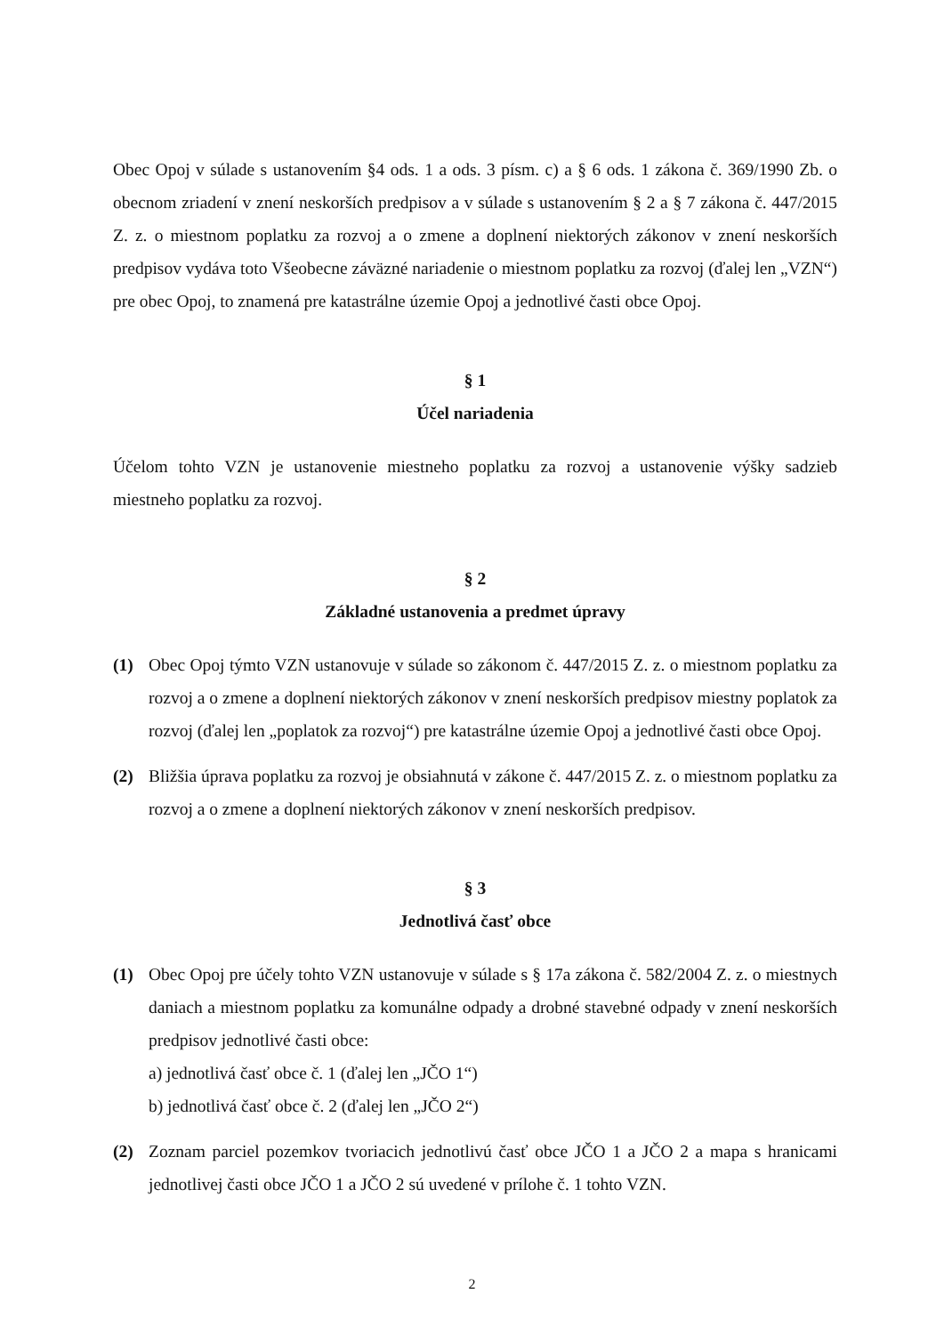Obec Opoj v súlade s ustanovením §4 ods. 1 a ods. 3 písm. c) a § 6 ods. 1 zákona č. 369/1990 Zb. o obecnom zriadení v znení neskorších predpisov a v súlade s ustanovením § 2 a § 7 zákona č. 447/2015 Z. z. o miestnom poplatku za rozvoj a o zmene a doplnení niektorých zákonov v znení neskorších predpisov vydáva toto Všeobecne záväzné nariadenie o miestnom poplatku za rozvoj (ďalej len „VZN“) pre obec Opoj, to znamená pre katastrálne územie Opoj a jednotlivé časti obce Opoj.
§ 1
Účel nariadenia
Účelom tohto VZN je ustanovenie miestneho poplatku za rozvoj a ustanovenie výšky sadzieb miestneho poplatku za rozvoj.
§ 2
Základné ustanovenia a predmet úpravy
(1) Obec Opoj týmto VZN ustanovuje v súlade so zákonom č. 447/2015 Z. z. o miestnom poplatku za rozvoj a o zmene a doplnení niektorých zákonov v znení neskorších predpisov miestny poplatok za rozvoj (ďalej len „poplatok za rozvoj“) pre katastrálne územie Opoj a jednotlivé časti obce Opoj.
(2) Bližšia úprava poplatku za rozvoj je obsiahnutá v zákone č. 447/2015 Z. z. o miestnom poplatku za rozvoj a o zmene a doplnení niektorých zákonov v znení neskorších predpisov.
§ 3
Jednotlivá časť obce
(1) Obec Opoj pre účely tohto VZN ustanovuje v súlade s § 17a zákona č. 582/2004 Z. z. o miestnych daniach a miestnom poplatku za komunálne odpady a drobné stavebné odpady v znení neskorších predpisov jednotlivé časti obce:
a) jednotlivá časť obce č. 1 (ďalej len „JČO 1“)
b) jednotlivá časť obce č. 2 (ďalej len „JČO 2“)
(2) Zoznam parciel pozemkov tvoriacich jednotlivú časť obce JČO 1 a JČO 2 a mapa s hranicami jednotlivej časti obce JČO 1 a JČO 2 sú uvedené v prílohe č. 1 tohto VZN.
2